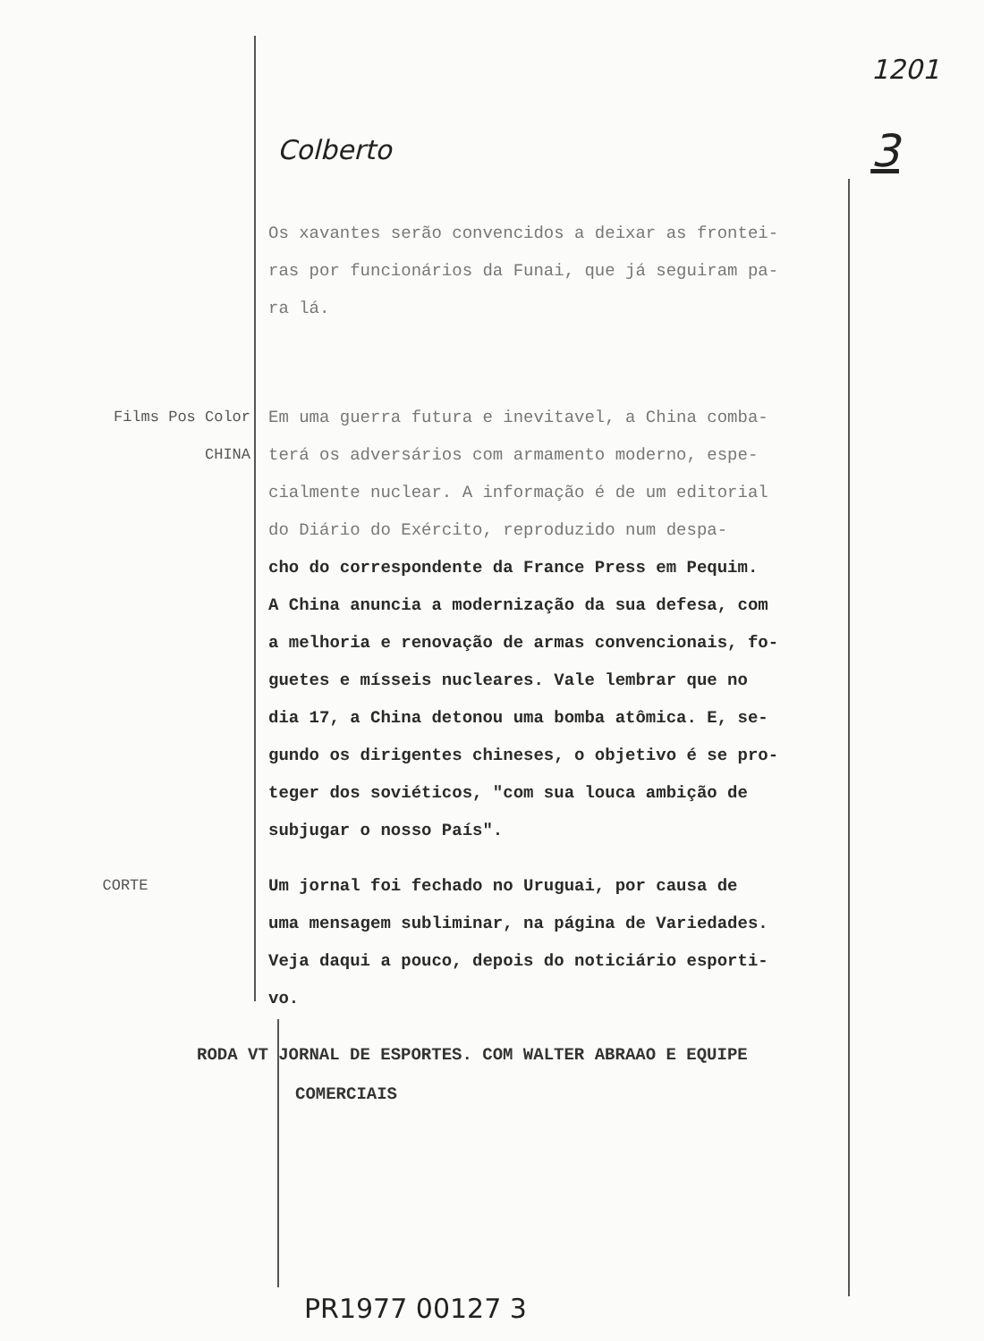1201
3
Colberto
Os xavantes serão convencidos a deixar as frontei-
ras por funcionários da Funai, que já seguiram pa-
ra lá.
Films Pos Color
CHINA
Em uma guerra futura e inevitavel, a China comba-
terá os adversários com armamento moderno, espe-
cialmente nuclear. A informação é de um editorial
do Diário do Exército, reproduzido num despa-
cho do correspondente da France Press em Pequim.
A China anuncia a modernização da sua defesa, com
a melhoria e renovação de armas convencionais, fo-
guetes e mísseis nucleares. Vale lembrar que no
dia 17, a China detonou uma bomba atômica. E, se-
gundo os dirigentes chineses, o objetivo é se pro-
teger dos soviéticos, "com sua louca ambição de
subjugar o nosso País".
CORTE Um jornal foi fechado no Uruguai, por causa de
uma mensagem subliminar, na página de Variedades.
Veja daqui a pouco, depois do noticiário esporti-
vo.
RODA VT JORNAL DE ESPORTES. COM WALTER ABRAAO E EQUIPE
COMERCIAIS
PR1977 00127 3